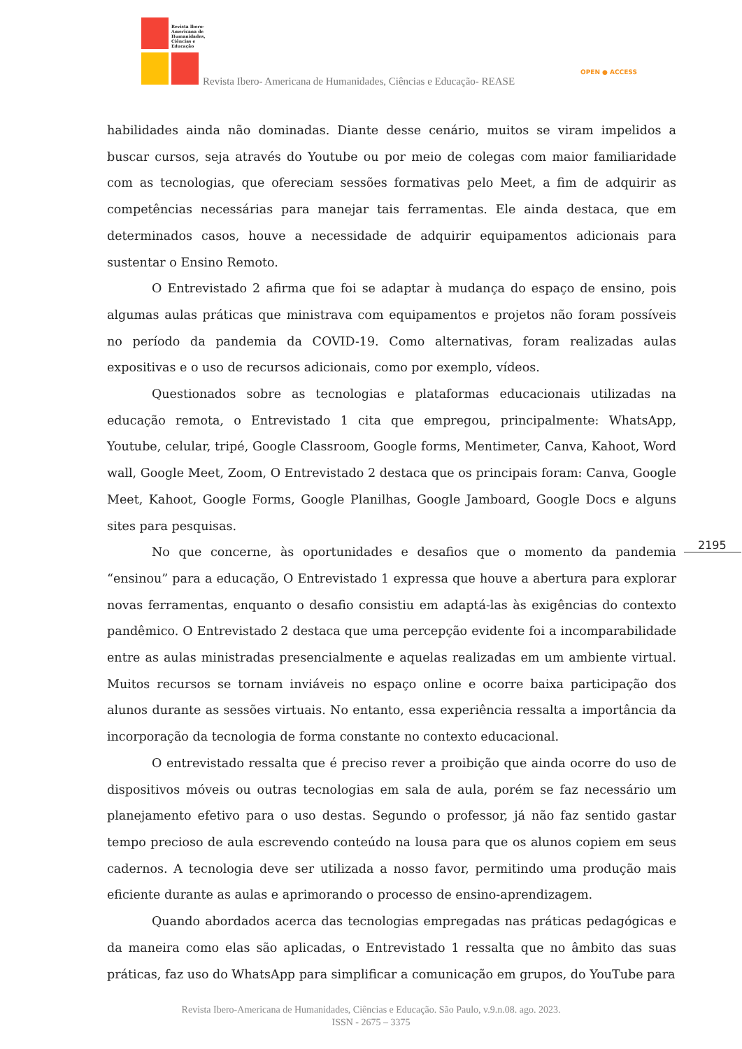Revista Ibero-
Americana de
Humanidades,
Ciências e
Educação
Revista Ibero- Americana de Humanidades, Ciências e Educação- REASE
OPEN ● ACCESS
habilidades ainda não dominadas. Diante desse cenário, muitos se viram impelidos a buscar cursos, seja através do Youtube ou por meio de colegas com maior familiaridade com as tecnologias, que ofereciam sessões formativas pelo Meet, a fim de adquirir as competências necessárias para manejar tais ferramentas. Ele ainda destaca, que em determinados casos, houve a necessidade de adquirir equipamentos adicionais para sustentar o Ensino Remoto.
O Entrevistado 2 afirma que foi se adaptar à mudança do espaço de ensino, pois algumas aulas práticas que ministrava com equipamentos e projetos não foram possíveis no período da pandemia da COVID-19. Como alternativas, foram realizadas aulas expositivas e o uso de recursos adicionais, como por exemplo, vídeos.
Questionados sobre as tecnologias e plataformas educacionais utilizadas na educação remota, o Entrevistado 1 cita que empregou, principalmente: WhatsApp, Youtube, celular, tripé, Google Classroom, Google forms, Mentimeter, Canva, Kahoot, Word wall, Google Meet, Zoom, O Entrevistado 2 destaca que os principais foram: Canva, Google Meet, Kahoot, Google Forms, Google Planilhas, Google Jamboard, Google Docs e alguns sites para pesquisas.
No que concerne, às oportunidades e desafios que o momento da pandemia “ensinou” para a educação, O Entrevistado 1 expressa que houve a abertura para explorar novas ferramentas, enquanto o desafio consistiu em adaptá-las às exigências do contexto pandêmico. O Entrevistado 2 destaca que uma percepção evidente foi a incomparabilidade entre as aulas ministradas presencialmente e aquelas realizadas em um ambiente virtual. Muitos recursos se tornam inviáveis no espaço online e ocorre baixa participação dos alunos durante as sessões virtuais. No entanto, essa experiência ressalta a importância da incorporação da tecnologia de forma constante no contexto educacional.
O entrevistado ressalta que é preciso rever a proibição que ainda ocorre do uso de dispositivos móveis ou outras tecnologias em sala de aula, porém se faz necessário um planejamento efetivo para o uso destas. Segundo o professor, já não faz sentido gastar tempo precioso de aula escrevendo conteúdo na lousa para que os alunos copiem em seus cadernos. A tecnologia deve ser utilizada a nosso favor, permitindo uma produção mais eficiente durante as aulas e aprimorando o processo de ensino-aprendizagem.
Quando abordados acerca das tecnologias empregadas nas práticas pedagógicas e da maneira como elas são aplicadas, o Entrevistado 1 ressalta que no âmbito das suas práticas, faz uso do WhatsApp para simplificar a comunicação em grupos, do YouTube para
2195
Revista Ibero-Americana de Humanidades, Ciências e Educação. São Paulo, v.9.n.08. ago. 2023.
ISSN - 2675 – 3375